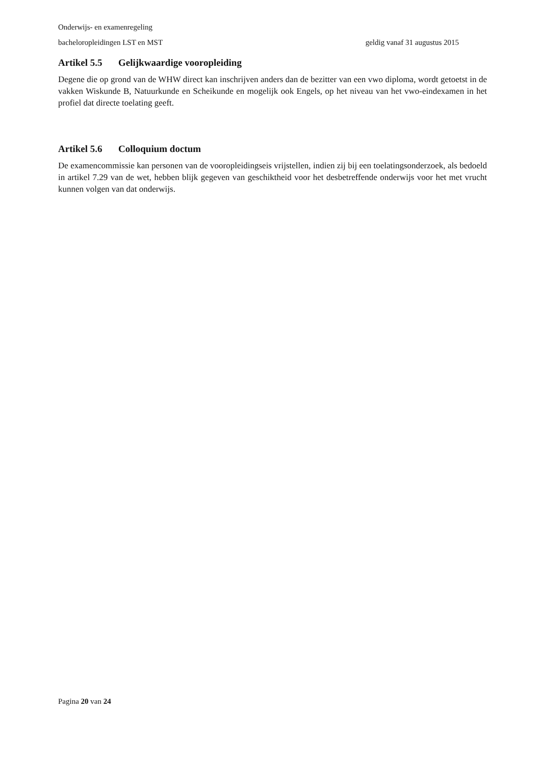Onderwijs- en examenregeling
bacheloropleidingen LST en MST geldig vanaf 31 augustus 2015
Artikel 5.5 Gelijkwaardige vooropleiding
Degene die op grond van de WHW direct kan inschrijven anders dan de bezitter van een vwo diploma, wordt getoetst in de vakken Wiskunde B, Natuurkunde en Scheikunde en mogelijk ook Engels, op het niveau van het vwo-eindexamen in het profiel dat directe toelating geeft.
Artikel 5.6 Colloquium doctum
De examencommissie kan personen van de vooropleidingseis vrijstellen, indien zij bij een toelatingsonderzoek, als bedoeld in artikel 7.29 van de wet, hebben blijk gegeven van geschiktheid voor het desbetreffende onderwijs voor het met vrucht kunnen volgen van dat onderwijs.
Pagina 20 van 24